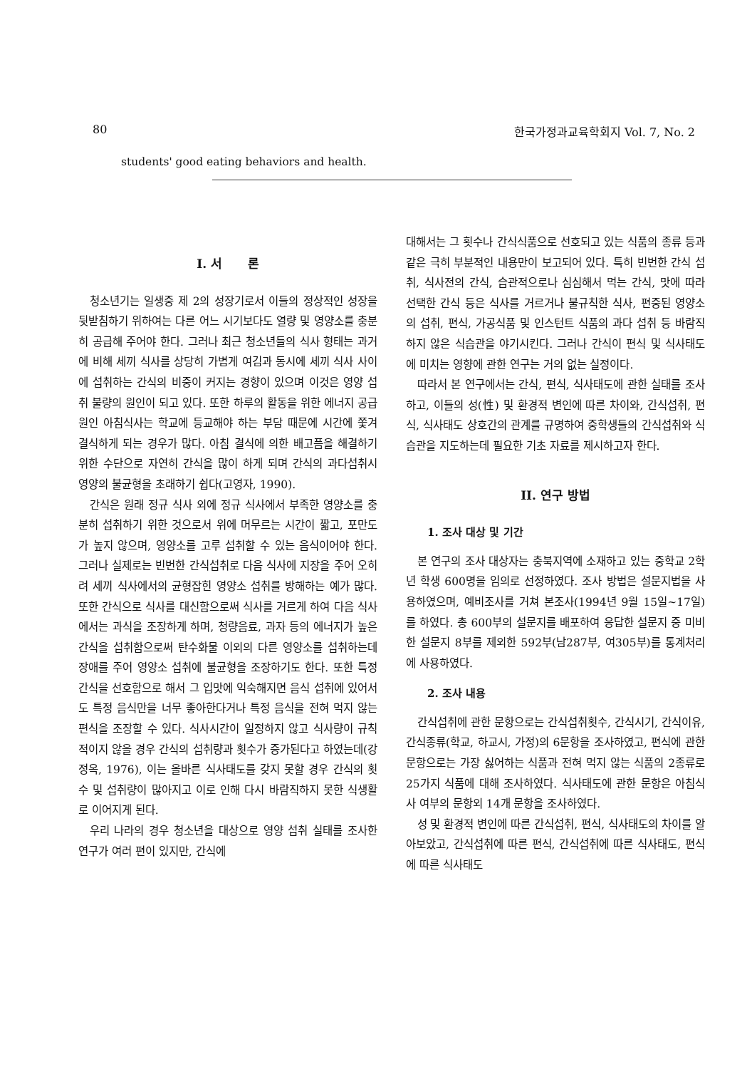80 한국가정과교육학회지 Vol. 7, No. 2
students' good eating behaviors and health.
I. 서 론
청소년기는 일생중 제 2의 성장기로서 이들의 정상적인 성장을 뒷받침하기 위하여는 다른 어느 시기보다도 열량 및 영양소를 충분히 공급해 주어야 한다. 그러나 최근 청소년들의 식사 형태는 과거에 비해 세끼 식사를 상당히 가볍게 여김과 동시에 세끼 식사 사이에 섭취하는 간식의 비중이 커지는 경향이 있으며 이것은 영양 섭취 불량의 원인이 되고 있다. 또한 하루의 활동을 위한 에너지 공급원인 아침식사는 학교에 등교해야 하는 부담 때문에 시간에 쫓겨 결식하게 되는 경우가 많다. 아침 결식에 의한 배고픔을 해결하기 위한 수단으로 자연히 간식을 많이 하게 되며 간식의 과다섭취시 영양의 불균형을 초래하기 쉽다(고영자, 1990).
간식은 원래 정규 식사 외에 정규 식사에서 부족한 영양소를 충분히 섭취하기 위한 것으로서 위에 머무르는 시간이 짧고, 포만도가 높지 않으며, 영양소를 고루 섭취할 수 있는 음식이어야 한다. 그러나 실제로는 빈번한 간식섭취로 다음 식사에 지장을 주어 오히려 세끼 식사에서의 균형잡힌 영양소 섭취를 방해하는 예가 많다. 또한 간식으로 식사를 대신함으로써 식사를 거르게 하여 다음 식사에서는 과식을 조장하게 하며, 청량음료, 과자 등의 에너지가 높은 간식을 섭취함으로써 탄수화물 이외의 다른 영양소를 섭취하는데 장애를 주어 영양소 섭취에 불균형을 조장하기도 한다. 또한 특정 간식을 선호함으로 해서 그 입맛에 익숙해지면 음식 섭취에 있어서도 특정 음식만을 너무 좋아한다거나 특정 음식을 전혀 먹지 않는 편식을 조장할 수 있다. 식사시간이 일정하지 않고 식사량이 규칙적이지 않을 경우 간식의 섭취량과 횟수가 증가된다고 하였는데(강정옥, 1976), 이는 올바른 식사태도를 갖지 못할 경우 간식의 횟수 및 섭취량이 많아지고 이로 인해 다시 바람직하지 못한 식생활로 이어지게 된다.
우리 나라의 경우 청소년을 대상으로 영양 섭취 실태를 조사한 연구가 여러 편이 있지만, 간식에
대해서는 그 횟수나 간식식품으로 선호되고 있는 식품의 종류 등과 같은 극히 부분적인 내용만이 보고되어 있다. 특히 빈번한 간식 섭취, 식사전의 간식, 습관적으로나 심심해서 먹는 간식, 맛에 따라 선택한 간식 등은 식사를 거르거나 불규칙한 식사, 편중된 영양소의 섭취, 편식, 가공식품 및 인스턴트 식품의 과다 섭취 등 바람직하지 않은 식습관을 야기시킨다. 그러나 간식이 편식 및 식사태도에 미치는 영향에 관한 연구는 거의 없는 실정이다.
따라서 본 연구에서는 간식, 편식, 식사태도에 관한 실태를 조사하고, 이들의 성(性) 및 환경적 변인에 따른 차이와, 간식섭취, 편식, 식사태도 상호간의 관계를 규명하여 중학생들의 간식섭취와 식습관을 지도하는데 필요한 기초 자료를 제시하고자 한다.
II. 연구 방법
1. 조사 대상 및 기간
본 연구의 조사 대상자는 충북지역에 소재하고 있는 중학교 2학년 학생 600명을 임의로 선정하였다. 조사 방법은 설문지법을 사용하였으며, 예비조사를 거쳐 본조사(1994년 9월 15일~17일)를 하였다. 총 600부의 설문지를 배포하여 응답한 설문지 중 미비한 설문지 8부를 제외한 592부(남287부, 여305부)를 통계처리에 사용하였다.
2. 조사 내용
간식섭취에 관한 문항으로는 간식섭취횟수, 간식시기, 간식이유, 간식종류(학교, 하교시, 가정)의 6문항을 조사하였고, 편식에 관한 문항으로는 가장 싫어하는 식품과 전혀 먹지 않는 식품의 2종류로 25가지 식품에 대해 조사하였다. 식사태도에 관한 문항은 아침식사 여부의 문항외 14개 문항을 조사하였다.
성 및 환경적 변인에 따른 간식섭취, 편식, 식사태도의 차이를 알아보았고, 간식섭취에 따른 편식, 간식섭취에 따른 식사태도, 편식에 따른 식사태도